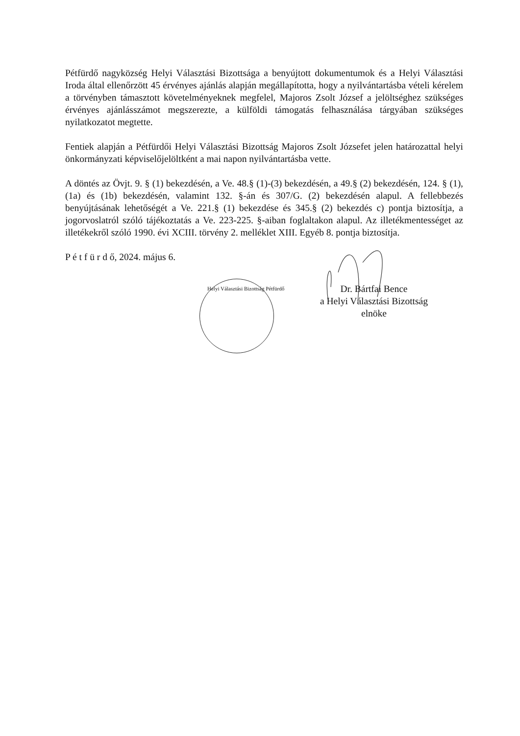Pétfürdő nagyközség Helyi Választási Bizottsága a benyújtott dokumentumok és a Helyi Választási Iroda által ellenőrzött 45 érvényes ajánlás alapján megállapította, hogy a nyilvántartásba vételi kérelem a törvényben támasztott követelményeknek megfelel, Majoros Zsolt József a jelöltséghez szükséges érvényes ajánlásszámot megszerezte, a külföldi támogatás felhasználása tárgyában szükséges nyilatkozatot megtette.
Fentiek alapján a Pétfürdői Helyi Választási Bizottság Majoros Zsolt Józsefet jelen határozattal helyi önkormányzati képviselőjelöltként a mai napon nyilvántartásba vette.
A döntés az Övjt. 9. § (1) bekezdésén, a Ve. 48.§ (1)-(3) bekezdésén, a 49.§ (2) bekezdésén, 124. § (1), (1a) és (1b) bekezdésén, valamint 132. §-án és 307/G. (2) bekezdésén alapul. A fellebbezés benyújtásának lehetőségét a Ve. 221.§ (1) bekezdése és 345.§ (2) bekezdés c) pontja biztosítja, a jogorvoslatról szóló tájékoztatás a Ve. 223-225. §-aiban foglaltakon alapul. Az illetékmentességet az illetékekről szóló 1990. évi XCIII. törvény 2. melléklet XIII. Egyéb 8. pontja biztosítja.
P é t f ü r d ő, 2024. május 6.
Helyi Választási Bizottság Pétfürdő
Dr. Bártfai Bence
a Helyi Választási Bizottság elnöke